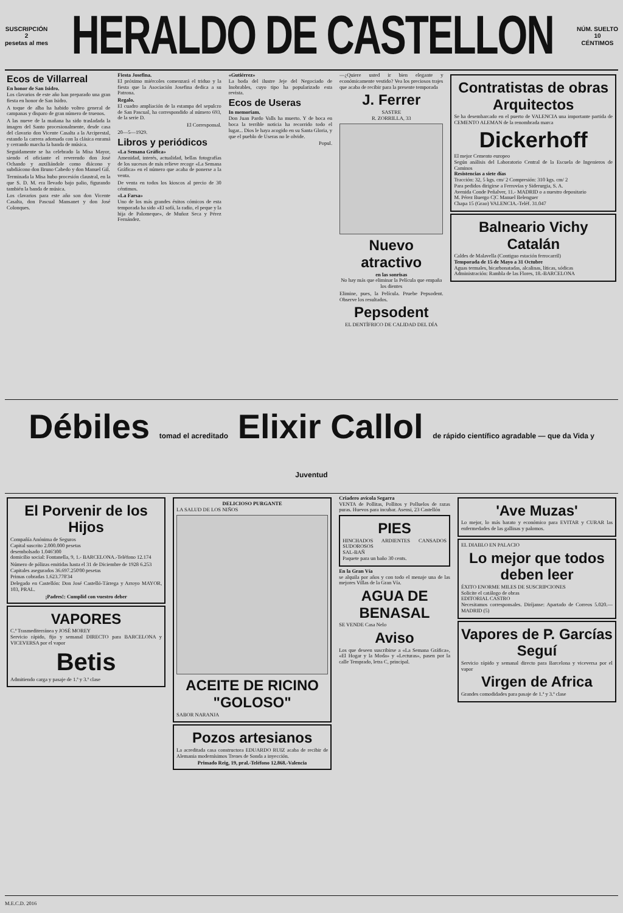SUSCRIPCIÓN
2
pesetas al mes
HERALDO DE CASTELLON
NÚM. SUELTO
10
CÉNTIMOS
Ecos de Villarreal
En honor de San Isidro.
Los clavarios de este año han preparado una gran fiesta en honor de San Isidro.
A toque de alba ha habido volteo general de campanas y disparo de gran número de truenos.
A las nueve de la mañana ha sido trasladada la imagen del Santo procesionalmente, desde casa del clavario don Vicente Casalta a la Arciprestal, estando la carrera adornada con la clásica enramá y cerrando marcha la banda de música.
Seguidamente se ha celebrado la Misa Mayor, siendo el oficiante el reverendo don José Ochando y auxiliándole como diácono y subdiácono don Bruno Cabedo y don Manuel Gil.
Terminada la Misa hubo procesión claustral, en la que S. D. M. era llevado bajo palio, figurando también la banda de música.
Los clavarios para este año son don Vicente Casalta, don Pascual Mansanet y don José Colonques.
Fiesta Josefina.
El próximo miércoles comenzará el triduo y la fiesta que la Asociación Josefina dedica a su Patrona.
Regalo.
El cuadro ampliación de la estampa del sepulcro de San Pascual, ha correspondido al número 693, de la serie D.
El Corresponsal.
20—5—1929.
Libros y periódicos
«La Semana Gráfica»
Amenidad, interés, actualidad, bellas fotografías de los sucesos de más relieve recoge «La Semana Gráfica» en el número que acaba de ponerse a la venta.
De venta en todos los kioscos al precio de 30 céntimos.
«La Farsa»
Uno de los más grandes éxitos cómicos de esta temporada ha sido «El sofá, la radio, el peque y la hija de Palomeque», de Muñoz Seca y Pérez Fernández.
«Gutiérrez»
La boda del ilustre Jeje del Negociado de Inobrables, cuyo tipo ha popularizado esta revista.
Ecos de Useras
In memoriam.
Don Juan Pardo Valls ha muerto. Y de boca en boca la terrible noticia ha recorrido todo el lugar... Dios le haya acogido en su Santa Gloria, y que el pueblo de Useras no le olvide.
Popul.
—¿Quiere usted ir bien elegante y económicamente vestido? Vea los preciosos trajes que acaba de recibir para la presente temporada
J. Ferrer
SASTRE
R. ZORRILLA, 33
Nuevo atractivo
en las sonrisas
No hay más que eliminar la Película que empaña los dientes
Elimine, pues, la Película. Pruebe Pepsodent. Observe los resultados.
Pepsodent
EL DENTÍFRICO DE CALIDAD DEL DÍA
Contratistas de obras Arquitectos
Se ha desembarcado en el puerto de VALENCIA una importante partida de CEMENTO ALEMAN de la renombrada marca
Dickerhoff
El mejor Cemento europeo
Según análisis del Laboratorio Central de la Escuela de Ingenieros de Caminos
Resistencias a siete días
Tracción: 32, 5 kgs. cm/ 2 Compresión: 310 kgs. cm/ 2
Para pedidos dirigirse a Ferrovías y Siderurgia, S. A.
Avenida Conde Peñalver, 11.- MADRID o a nuestro depositario
M. Pérez Buergo C|C Manuel Belenguer
Chapa 15 (Grao) VALENCIA.-Teléf. 31.047
Balneario Vichy Catalán
Caldes de Malavella (Contiguo estación ferrocarril)
Temporada de 15 de Mayo a 31 Octubre
Aguas termales, bicarbonatadas, alcalinas, líticas, sódicas
Administración: Rambla de las Flores, 18.-BARCELONA
Débiles tomad el acreditado Elixir Callol de rápido científico agradable — que da Vida y Juventud
El Porvenir de los Hijos
Compañía Anónima de Seguros
Capital suscrito 2.000.000 pesetas
desembolsado 1.046'300
domicilio social: Fontanella, 9, 1.- BARCELONA.-Teléfono 12.174
Número de pólizas emitidas hasta el 31 de Diciembre de 1928 6.253
Capitales asegurados 36.697.250'00 pesetas
Primas cobradas 1.623.778'34
Delegado en Castellón: Don José Castelló-Tárrega y Arroyo MAYOR, 103, PRAL.
¡Padres!: Cumplid con vuestro deber
VAPORES
C.ª Trasmediterránea y JOSÉ MOREY
Servicio rápido, fijo y semanal DIRECTO para BARCELONA y VICEVERSA por el vapor
Betis
Admitiendo carga y pasaje de 1.ª y 3.ª clase
DELICIOSO PURGANTE
LA SALUD DE LOS NIÑOS
ACEITE DE RICINO "GOLOSO"
SABOR NARANJA
Pozos artesianos
La acreditada casa constructora EDUARDO RUIZ acaba de recibir de Alemania modernísimos Trenes de Sonda a inyección.
Primado Reig, 19, pral.-Teléfono 12.868.-Valencia
Criadero avícola Segarra
VENTA de Pollitas, Pollitos y Polluelos de razas puras. Huevos para incubar. Asensi, 23 Castellón
PIES
HINCHADOS ARDIENTES CANSADOS SUDOROSOS
SAL-BAÑ
Paquete para un baño 30 cents.
En la Gran Vía
se alquila por años y con todo el menaje una de las mejores Villas de la Gran Vía.
AGUA DE BENASAL
SE VENDE Casa Nelo
Aviso
Los que deseen suscribirse a «La Semana Gráfica», «El Hogar y la Moda» y «Lecturas», pasen por la calle Temprado, letra C, principal.
'Ave Muzas'
Lo mejor, lo más barato y económico para EVITAR y CURAR las enfermedades de las gallinas y palomos.
EL DIABLO EN PALACIO
Lo mejor que todos deben leer
ÉXITO ENORME MILES DE SUSCRIPCIONES
Solicite el catálogo de obras
EDITORIAL CASTRO
Necesitamos corresponsales. Diríjanse: Apartado de Correos 5.020.—MADRID (5)
Vapores de P. Garcías Seguí
Servicio rápido y semanal directo para Barcelona y viceversa por el vapor
Virgen de Africa
Grandes comodidades para pasaje de 1.ª y 3.ª clase
M.E.C.D. 2016